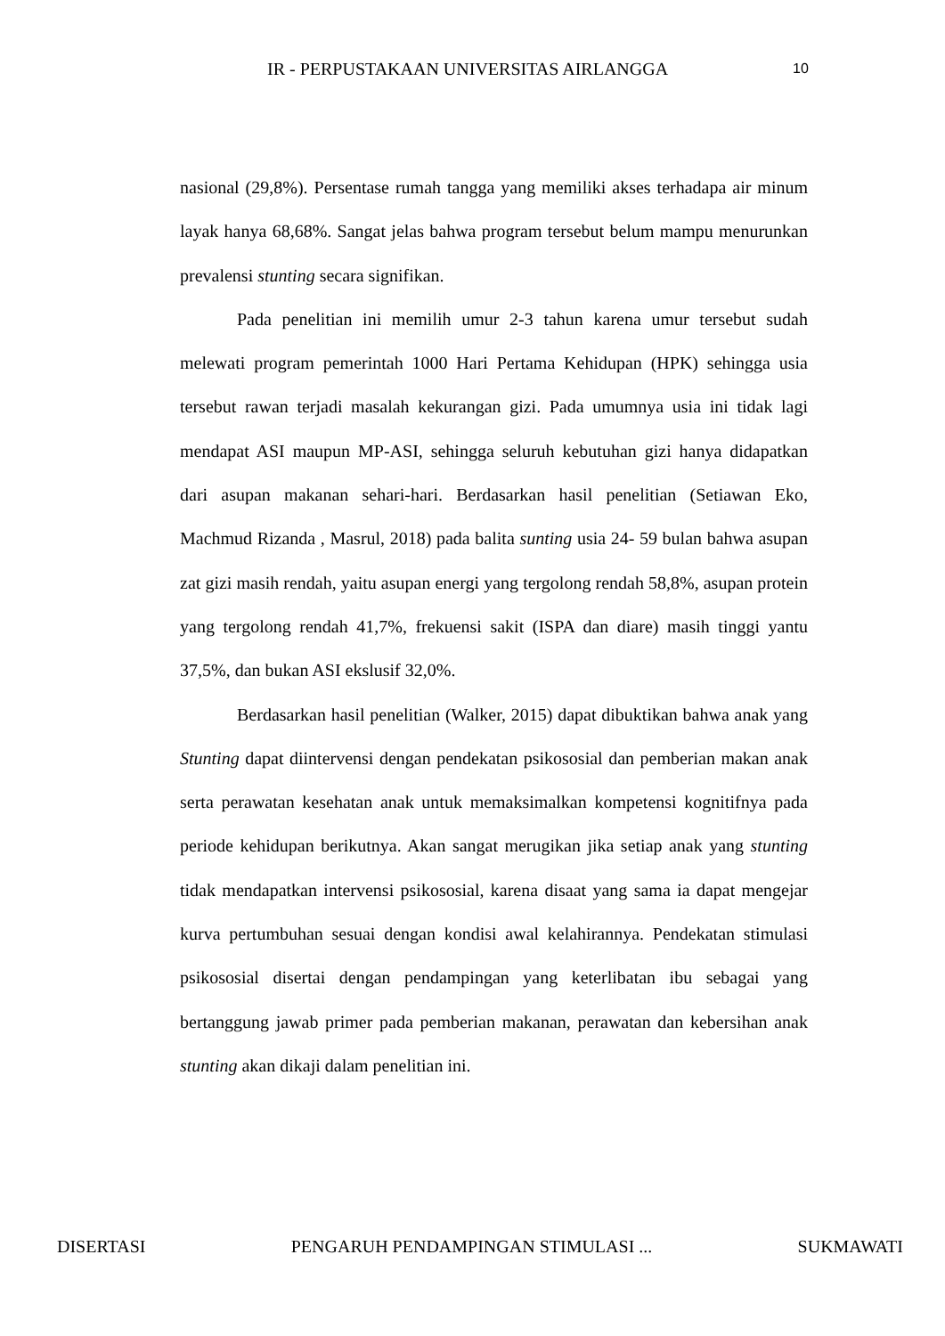IR - PERPUSTAKAAN UNIVERSITAS AIRLANGGA 10
nasional (29,8%). Persentase rumah tangga yang memiliki akses terhadapa air minum layak hanya 68,68%. Sangat jelas bahwa program tersebut belum mampu menurunkan prevalensi stunting secara signifikan.
Pada penelitian ini memilih umur 2-3 tahun karena umur tersebut sudah melewati program pemerintah 1000 Hari Pertama Kehidupan (HPK) sehingga usia tersebut rawan terjadi masalah kekurangan gizi. Pada umumnya usia ini tidak lagi mendapat ASI maupun MP-ASI, sehingga seluruh kebutuhan gizi hanya didapatkan dari asupan makanan sehari-hari. Berdasarkan hasil penelitian (Setiawan Eko, Machmud Rizanda , Masrul, 2018) pada balita sunting usia 24- 59 bulan bahwa asupan zat gizi masih rendah, yaitu asupan energi yang tergolong rendah 58,8%, asupan protein yang tergolong rendah 41,7%, frekuensi sakit (ISPA dan diare) masih tinggi yantu 37,5%, dan bukan ASI ekslusif 32,0%.
Berdasarkan hasil penelitian (Walker, 2015) dapat dibuktikan bahwa anak yang Stunting dapat diintervensi dengan pendekatan psikososial dan pemberian makan anak serta perawatan kesehatan anak untuk memaksimalkan kompetensi kognitifnya pada periode kehidupan berikutnya. Akan sangat merugikan jika setiap anak yang stunting tidak mendapatkan intervensi psikososial, karena disaat yang sama ia dapat mengejar kurva pertumbuhan sesuai dengan kondisi awal kelahirannya. Pendekatan stimulasi psikososial disertai dengan pendampingan yang keterlibatan ibu sebagai yang bertanggung jawab primer pada pemberian makanan, perawatan dan kebersihan anak stunting akan dikaji dalam penelitian ini.
DISERTASI PENGARUH PENDAMPINGAN STIMULASI ... SUKMAWATI